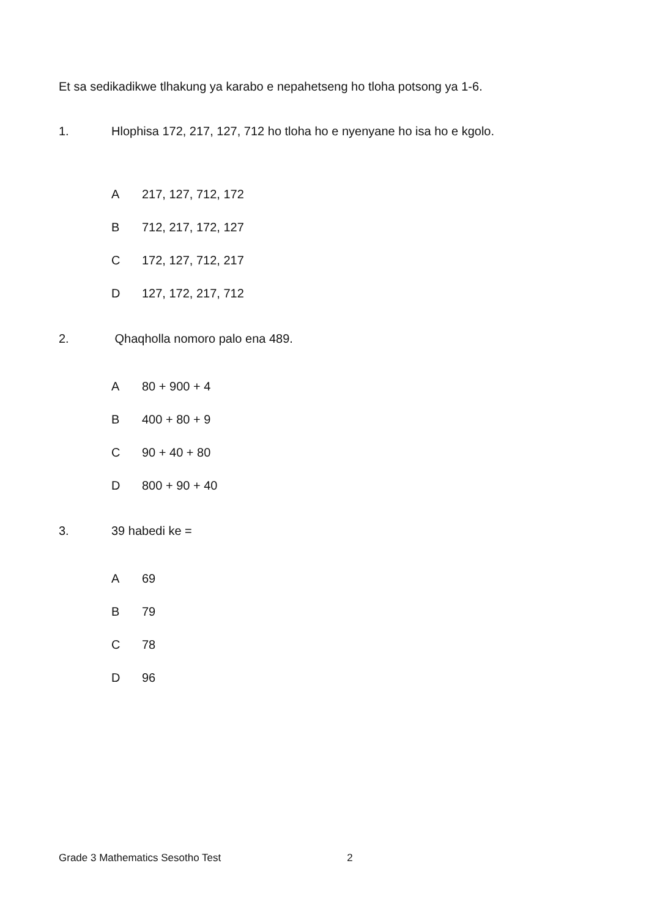Et sa sedikadikwe tlhakung ya karabo e nepahetseng ho tloha potsong ya 1-6.
1. Hlophisa 172, 217, 127, 712 ho tloha ho e nyenyane ho isa ho e kgolo.
A 217, 127, 712, 172
B 712, 217, 172, 127
C 172, 127, 712, 217
D 127, 172, 217, 712
2. Qhaqholla nomoro palo ena 489.
A 80 + 900 + 4
B 400 + 80 + 9
C 90 + 40 + 80
D 800 + 90 + 40
3. 39 habedi ke =
A 69
B 79
C 78
D 96
Grade 3 Mathematics Sesotho Test 2